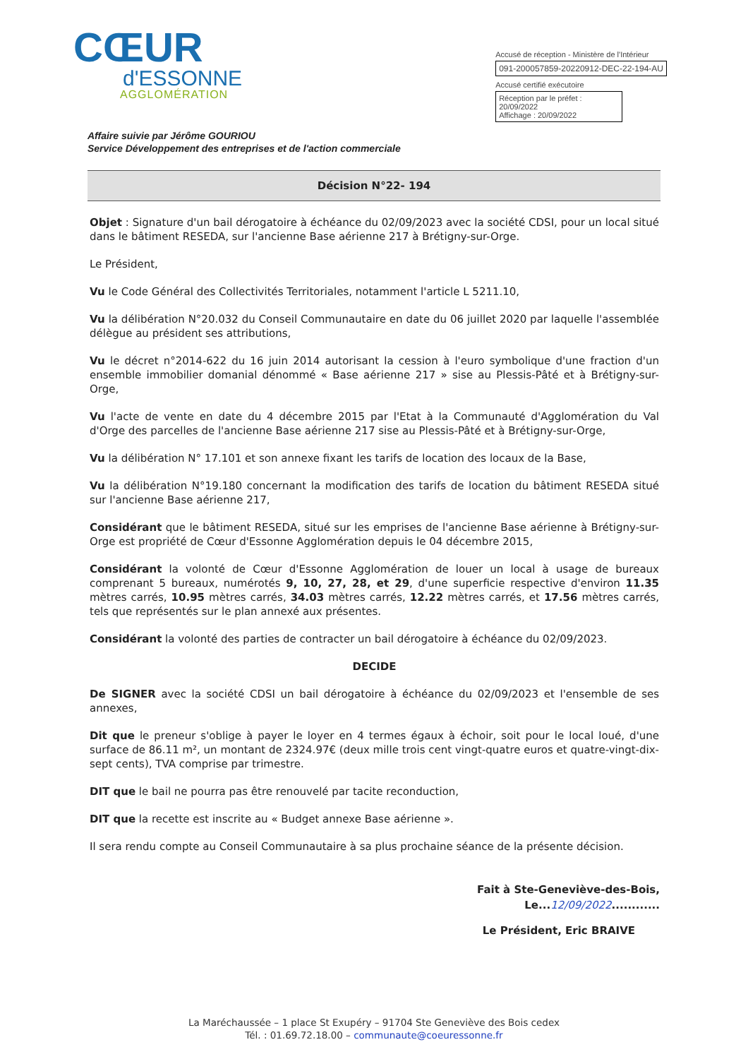CŒUR
d'ESSONNE
AGGLOMÉRATION
Accusé de réception - Ministère de l'Intérieur
091-200057859-20220912-DEC-22-194-AU
Accusé certifié exécutoire
Réception par le préfet : 20/09/2022
Affichage : 20/09/2022
Affaire suivie par Jérôme GOURIOU
Service Développement des entreprises et de l'action commerciale
Décision N°22- 194
Objet : Signature d'un bail dérogatoire à échéance du 02/09/2023 avec la société CDSI, pour un local situé dans le bâtiment RESEDA, sur l'ancienne Base aérienne 217 à Brétigny-sur-Orge.
Le Président,
Vu le Code Général des Collectivités Territoriales, notamment l'article L 5211.10,
Vu la délibération N°20.032 du Conseil Communautaire en date du 06 juillet 2020 par laquelle l'assemblée délègue au président ses attributions,
Vu le décret n°2014-622 du 16 juin 2014 autorisant la cession à l'euro symbolique d'une fraction d'un ensemble immobilier domanial dénommé « Base aérienne 217 » sise au Plessis-Pâté et à Brétigny-sur-Orge,
Vu l'acte de vente en date du 4 décembre 2015 par l'Etat à la Communauté d'Agglomération du Val d'Orge des parcelles de l'ancienne Base aérienne 217 sise au Plessis-Pâté et à Brétigny-sur-Orge,
Vu la délibération N° 17.101 et son annexe fixant les tarifs de location des locaux de la Base,
Vu la délibération N°19.180 concernant la modification des tarifs de location du bâtiment RESEDA situé sur l'ancienne Base aérienne 217,
Considérant que le bâtiment RESEDA, situé sur les emprises de l'ancienne Base aérienne à Brétigny-sur-Orge est propriété de Cœur d'Essonne Agglomération depuis le 04 décembre 2015,
Considérant la volonté de Cœur d'Essonne Agglomération de louer un local à usage de bureaux comprenant 5 bureaux, numérotés 9, 10, 27, 28, et 29, d'une superficie respective d'environ 11.35 mètres carrés, 10.95 mètres carrés, 34.03 mètres carrés, 12.22 mètres carrés, et 17.56 mètres carrés, tels que représentés sur le plan annexé aux présentes.
Considérant la volonté des parties de contracter un bail dérogatoire à échéance du 02/09/2023.
DECIDE
De SIGNER avec la société CDSI un bail dérogatoire à échéance du 02/09/2023 et l'ensemble de ses annexes,
Dit que le preneur s'oblige à payer le loyer en 4 termes égaux à échoir, soit pour le local loué, d'une surface de 86.11 m², un montant de 2324.97€ (deux mille trois cent vingt-quatre euros et quatre-vingt-dix-sept cents), TVA comprise par trimestre.
DIT que le bail ne pourra pas être renouvelé par tacite reconduction,
DIT que la recette est inscrite au « Budget annexe Base aérienne ».
Il sera rendu compte au Conseil Communautaire à sa plus prochaine séance de la présente décision.
Fait à Ste-Geneviève-des-Bois,
Le...12/09/2022............
Le Président, Eric BRAIVE
La Maréchaussée – 1 place St Exupéry – 91704 Ste Geneviève des Bois cedex
Tél. : 01.69.72.18.00 – communaute@coeuressonne.fr